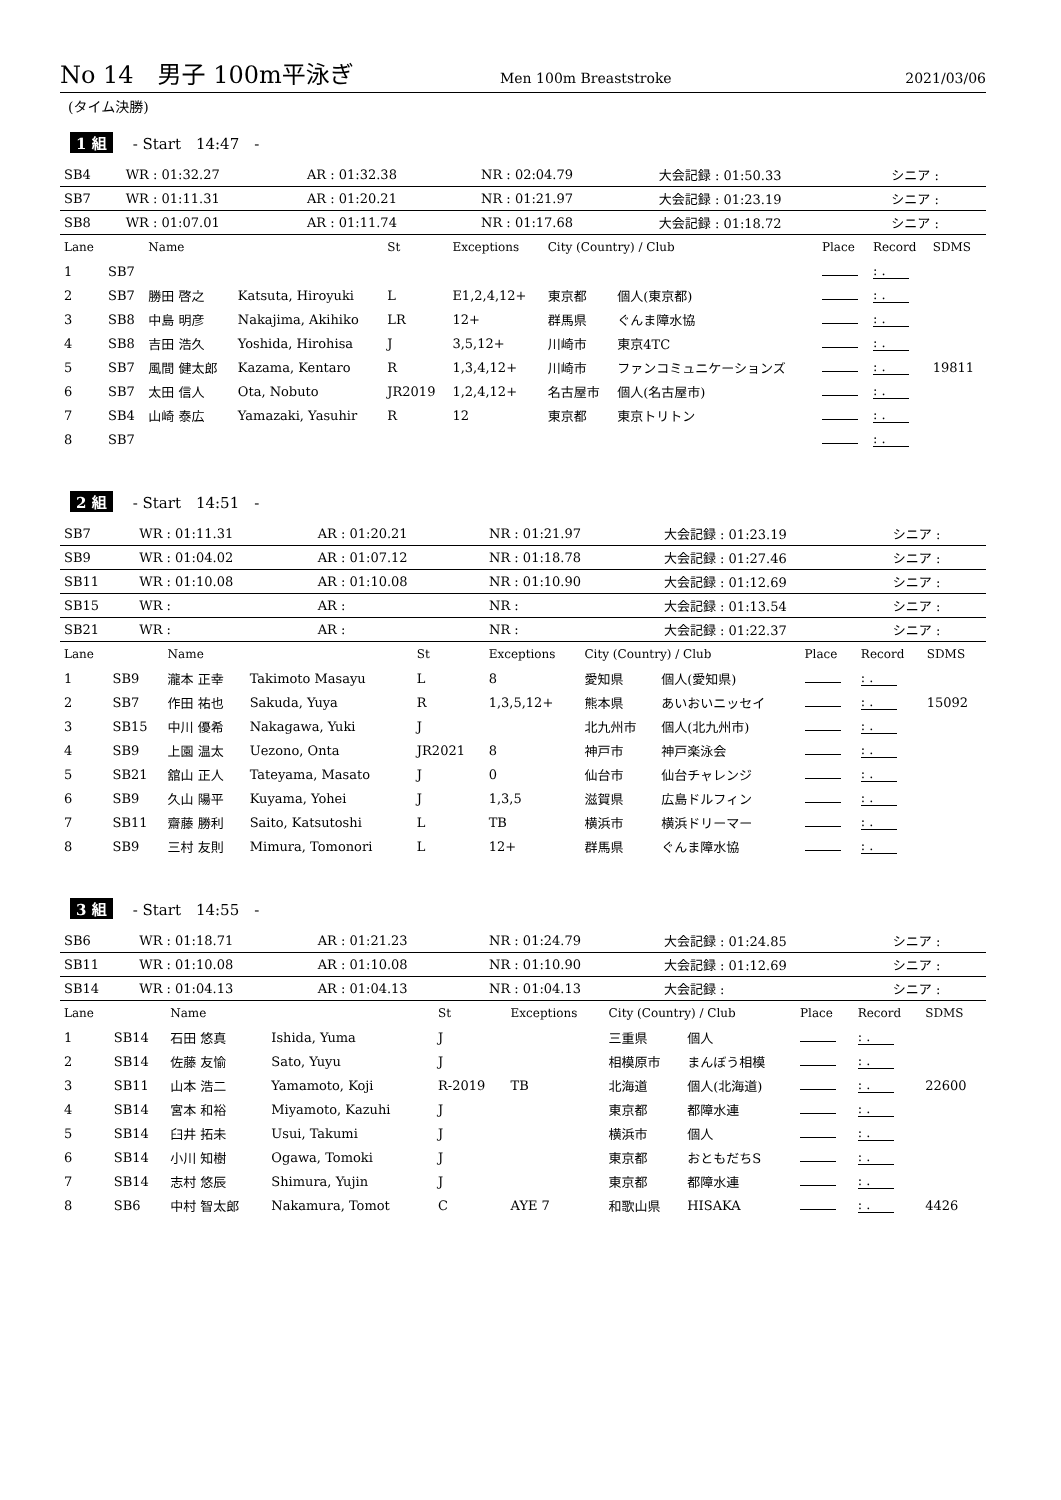No 14　男子 100m平泳ぎ Men 100m Breaststroke 2021/03/06
(タイム決勝)
1 組 - Start　14:47　-
| SB4 | WR : 01:32.27 | AR : 01:32.38 | NR : 02:04.79 | 大会記録 : 01:50.33 | シニア : |
| SB7 | WR : 01:11.31 | AR : 01:20.21 | NR : 01:21.97 | 大会記録 : 01:23.19 | シニア : |
| SB8 | WR : 01:07.01 | AR : 01:11.74 | NR : 01:17.68 | 大会記録 : 01:18.72 | シニア : |
| Lane | | Name | | St | Exceptions | City (Country) / Club | | Place | Record | SDMS |
| --- | --- | --- | --- | --- | --- | --- | --- | --- | --- | --- |
| 1 | SB7 | | | | | | | | : . | |
| 2 | SB7 | 勝田 啓之 | Katsuta, Hiroyuki | L | E1,2,4,12+ | 東京都 | 個人(東京都) | | : . | |
| 3 | SB8 | 中島 明彦 | Nakajima, Akihiko | LR | 12+ | 群馬県 | ぐんま障水協 | | : . | |
| 4 | SB8 | 吉田 浩久 | Yoshida, Hirohisa | J | 3,5,12+ | 川崎市 | 東京4TC | | : . | |
| 5 | SB7 | 風間 健太郎 | Kazama, Kentaro | R | 1,3,4,12+ | 川崎市 | ファンコミュニケーションズ | | : . | 19811 |
| 6 | SB7 | 太田 信人 | Ota, Nobuto | JR2019 | 1,2,4,12+ | 名古屋市 | 個人(名古屋市) | | : . | |
| 7 | SB4 | 山崎 泰広 | Yamazaki, Yasuhir | R | 12 | 東京都 | 東京トリトン | | : . | |
| 8 | SB7 | | | | | | | | : . | |
2 組 - Start　14:51　-
| SB7 | WR : 01:11.31 | AR : 01:20.21 | NR : 01:21.97 | 大会記録 : 01:23.19 | シニア : |
| SB9 | WR : 01:04.02 | AR : 01:07.12 | NR : 01:18.78 | 大会記録 : 01:27.46 | シニア : |
| SB11 | WR : 01:10.08 | AR : 01:10.08 | NR : 01:10.90 | 大会記録 : 01:12.69 | シニア : |
| SB15 | WR : | AR : | NR : | 大会記録 : 01:13.54 | シニア : |
| SB21 | WR : | AR : | NR : | 大会記録 : 01:22.37 | シニア : |
| Lane | | Name | | St | Exceptions | City (Country) / Club | | Place | Record | SDMS |
| --- | --- | --- | --- | --- | --- | --- | --- | --- | --- | --- |
| 1 | SB9 | 瀧本 正幸 | Takimoto Masayu | L | 8 | 愛知県 | 個人(愛知県) | | : . | |
| 2 | SB7 | 作田 祐也 | Sakuda, Yuya | R | 1,3,5,12+ | 熊本県 | あいおいニッセイ | | : . | 15092 |
| 3 | SB15 | 中川 優希 | Nakagawa, Yuki | J | | 北九州市 | 個人(北九州市) | | : . | |
| 4 | SB9 | 上園 温太 | Uezono, Onta | JR2021 | 8 | 神戸市 | 神戸楽泳会 | | : . | |
| 5 | SB21 | 舘山 正人 | Tateyama, Masato | J | 0 | 仙台市 | 仙台チャレンジ | | : . | |
| 6 | SB9 | 久山 陽平 | Kuyama, Yohei | J | 1,3,5 | 滋賀県 | 広島ドルフィン | | : . | |
| 7 | SB11 | 齋藤 勝利 | Saito, Katsutoshi | L | TB | 横浜市 | 横浜ドリーマー | | : . | |
| 8 | SB9 | 三村 友則 | Mimura, Tomonori | L | 12+ | 群馬県 | ぐんま障水協 | | : . | |
3 組 - Start　14:55　-
| SB6 | WR : 01:18.71 | AR : 01:21.23 | NR : 01:24.79 | 大会記録 : 01:24.85 | シニア : |
| SB11 | WR : 01:10.08 | AR : 01:10.08 | NR : 01:10.90 | 大会記録 : 01:12.69 | シニア : |
| SB14 | WR : 01:04.13 | AR : 01:04.13 | NR : 01:04.13 | 大会記録 : | シニア : |
| Lane | | Name | | St | Exceptions | City (Country) / Club | | Place | Record | SDMS |
| --- | --- | --- | --- | --- | --- | --- | --- | --- | --- | --- |
| 1 | SB14 | 石田 悠真 | Ishida, Yuma | J | | 三重県 | 個人 | | : . | |
| 2 | SB14 | 佐藤 友愉 | Sato, Yuyu | J | | 相模原市 | まんぼう相模 | | : . | |
| 3 | SB11 | 山本 浩二 | Yamamoto, Koji | R-2019 | TB | 北海道 | 個人(北海道) | | : . | 22600 |
| 4 | SB14 | 宮本 和裕 | Miyamoto, Kazuhi | J | | 東京都 | 都障水連 | | : . | |
| 5 | SB14 | 臼井 拓未 | Usui, Takumi | J | | 横浜市 | 個人 | | : . | |
| 6 | SB14 | 小川 知樹 | Ogawa, Tomoki | J | | 東京都 | おともだちS | | : . | |
| 7 | SB14 | 志村 悠辰 | Shimura, Yujin | J | | 東京都 | 都障水連 | | : . | |
| 8 | SB6 | 中村 智太郎 | Nakamura, Tomot | C | AYE 7 | 和歌山県 | HISAKA | | : . | 4426 |